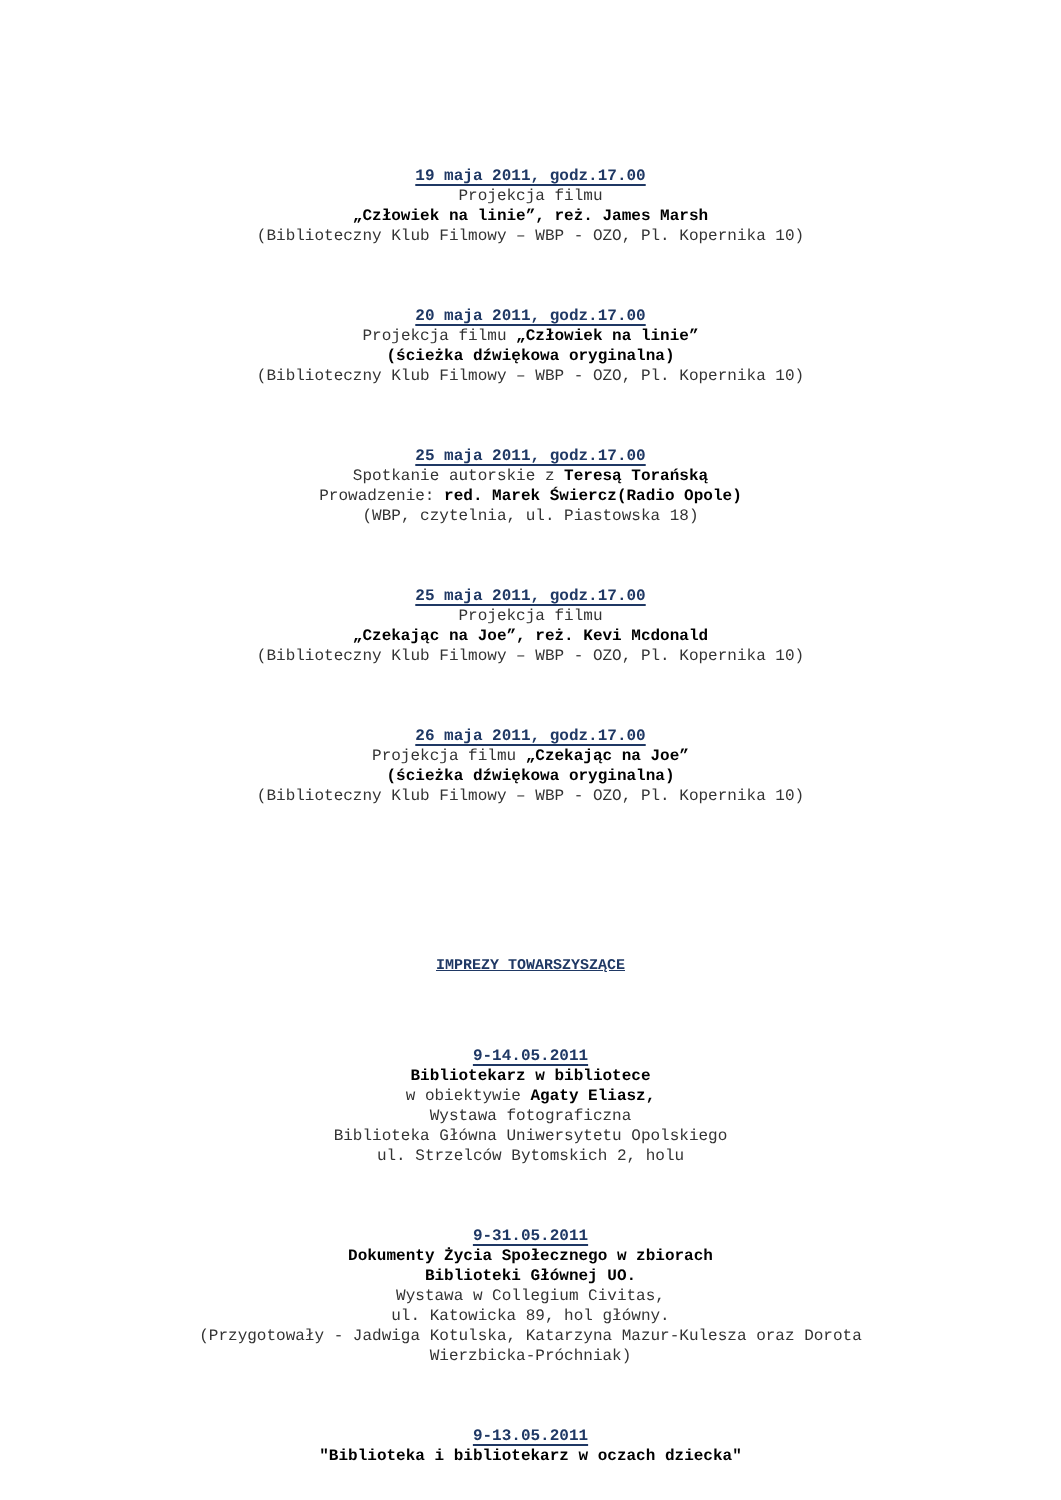19 maja 2011, godz.17.00
Projekcja filmu
„Człowiek na linie”, reż. James Marsh
(Biblioteczny Klub Filmowy – WBP - OZO, Pl. Kopernika 10)
20 maja 2011, godz.17.00
Projekcja filmu „Człowiek na linie”
(ścieżka dźwiękowa oryginalna)
(Biblioteczny Klub Filmowy – WBP - OZO, Pl. Kopernika 10)
25 maja 2011, godz.17.00
Spotkanie autorskie z Teresą Torańską
Prowadzenie: red. Marek Świercz(Radio Opole)
(WBP, czytelnia, ul. Piastowska 18)
25 maja 2011, godz.17.00
Projekcja filmu
„Czekając na Joe”, reż. Kevi Mcdonald
(Biblioteczny Klub Filmowy – WBP - OZO, Pl. Kopernika 10)
26 maja 2011, godz.17.00
Projekcja filmu „Czekając na Joe”
(ścieżka dźwiękowa oryginalna)
(Biblioteczny Klub Filmowy – WBP - OZO, Pl. Kopernika 10)
IMPREZY TOWARSZYSZĄCE
9-14.05.2011
Bibliotekarz w bibliotece
w obiektywie Agaty Eliasz,
Wystawa fotograficzna
Biblioteka Główna Uniwersytetu Opolskiego
ul. Strzelców Bytomskich 2, holu
9-31.05.2011
Dokumenty Życia Społecznego w zbiorach
Biblioteki Głównej UO.
Wystawa w Collegium Civitas,
ul. Katowicka 89, hol główny.
(Przygotowały - Jadwiga Kotulska, Katarzyna Mazur-Kulesza oraz Dorota
Wierzbicka-Próchniak)
9-13.05.2011
"Biblioteka i bibliotekarz w oczach dziecka"